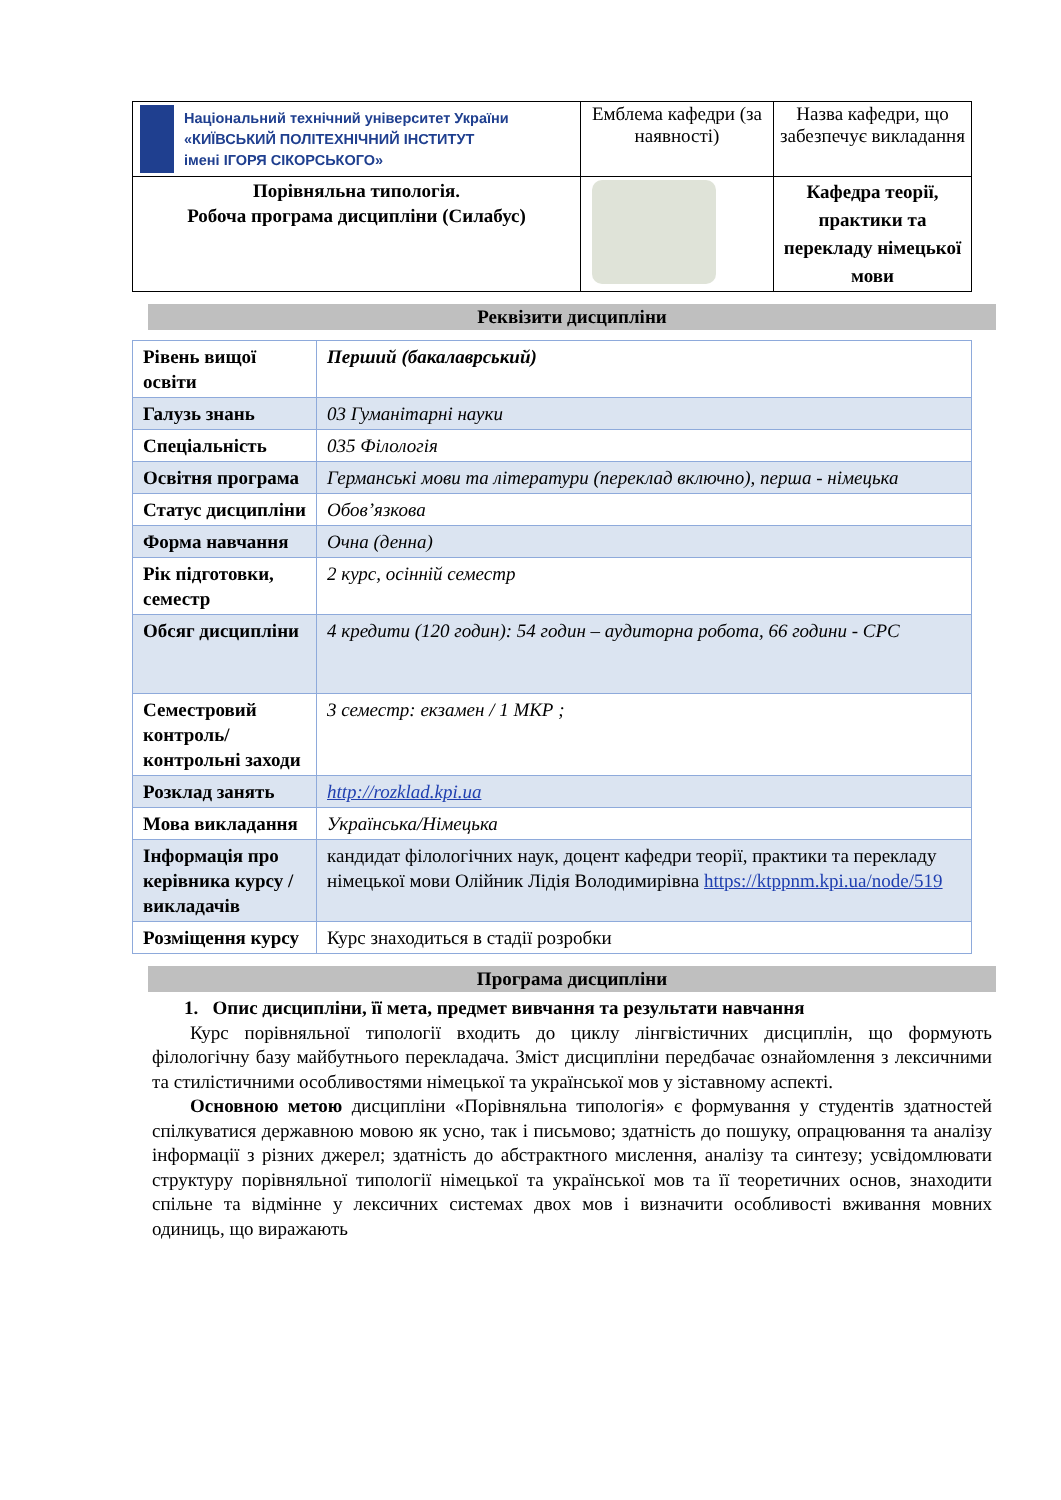| Національний технічний університет України «КИЇВСЬКИЙ ПОЛІТЕХНІЧНИЙ ІНСТИТУТ імені ІГОРЯ СІКОРСЬКОГО» | Емблема кафедри (за наявності) | Назва кафедри, що забезпечує викладання |
| Порівняльна типологія. Робоча програма дисципліни (Силабус) | | Кафедра теорії, практики та перекладу німецької мови |
Реквізити дисципліни
| Рівень вищої освіти | Перший (бакалаврський) |
| Галузь знань | 03 Гуманітарні науки |
| Спеціальність | 035 Філологія |
| Освітня програма | Германські мови та літератури (переклад включно), перша - німецька |
| Статус дисципліни | Обов’язкова |
| Форма навчання | Очна (денна) |
| Рік підготовки, семестр | 2 курс, осінній семестр |
| Обсяг дисципліни | 4 кредити (120 годин): 54 годин – аудиторна робота, 66 години - СРС |
| Семестровий контроль/ контрольні заходи | 3 семестр: екзамен / 1 МКР ; |
| Розклад занять | http://rozklad.kpi.ua |
| Мова викладання | Українська/Німецька |
| Інформація про керівника курсу / викладачів | кандидат філологічних наук, доцент кафедри теорії, практики та перекладу німецької мови Олійник Лідія Володимирівна https://ktppnm.kpi.ua/node/519 |
| Розміщення курсу | Курс знаходиться в стадії розробки |
Програма дисципліни
1. Опис дисципліни, її мета, предмет вивчання та результати навчання
Курс порівняльної типології входить до циклу лінгвістичних дисциплін, що формують філологічну базу майбутнього перекладача. Зміст дисципліни передбачає ознайомлення з лексичними та стилістичними особливостями німецької та української мов у зіставному аспекті.
Основною метою дисципліни «Порівняльна типологія» є формування у студентів здатностей спілкуватися державною мовою як усно, так і письмово; здатність до пошуку, опрацювання та аналізу інформації з різних джерел; здатність до абстрактного мислення, аналізу та синтезу; усвідомлювати структуру порівняльної типології німецької та української мов та її теоретичних основ, знаходити спільне та відмінне у лексичних системах двох мов і визначити особливості вживання мовних одиниць, що виражають